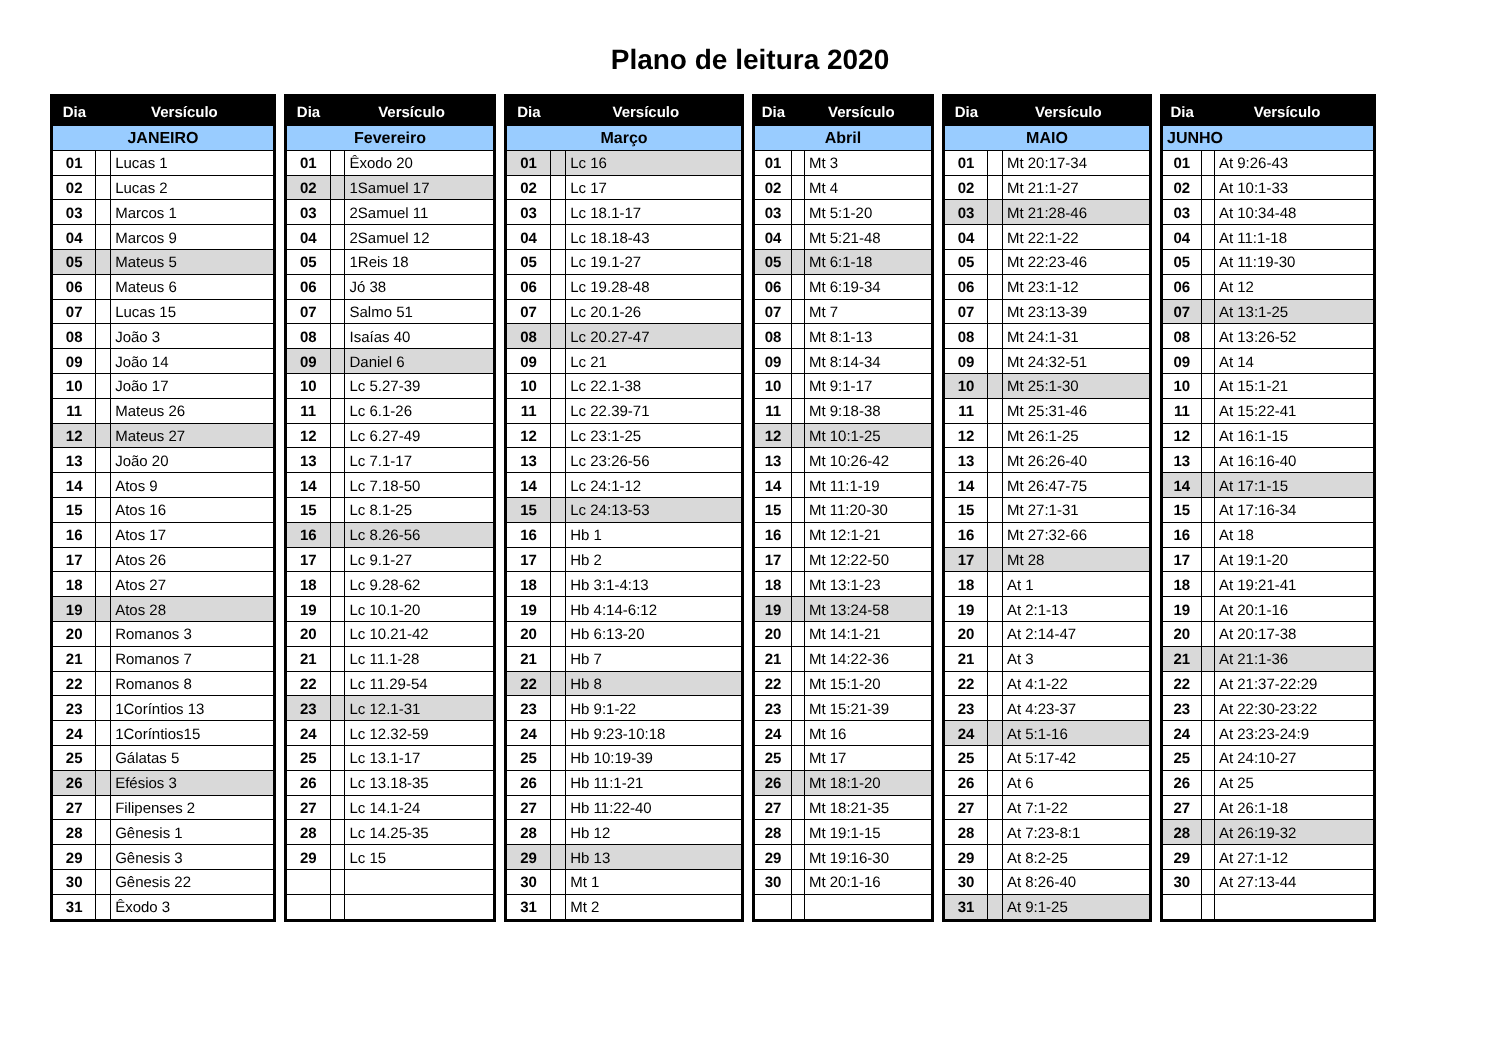Plano de leitura 2020
| Dia | Versículo | |
| --- | --- | --- |
| JANEIRO | | |
| 01 | | Lucas 1 |
| 02 | | Lucas 2 |
| 03 | | Marcos 1 |
| 04 | | Marcos 9 |
| 05 | | Mateus 5 |
| 06 | | Mateus 6 |
| 07 | | Lucas 15 |
| 08 | | João 3 |
| 09 | | João 14 |
| 10 | | João 17 |
| 11 | | Mateus 26 |
| 12 | | Mateus 27 |
| 13 | | João 20 |
| 14 | | Atos 9 |
| 15 | | Atos 16 |
| 16 | | Atos 17 |
| 17 | | Atos 26 |
| 18 | | Atos 27 |
| 19 | | Atos 28 |
| 20 | | Romanos 3 |
| 21 | | Romanos 7 |
| 22 | | Romanos 8 |
| 23 | | 1Coríntios 13 |
| 24 | | 1Coríntios15 |
| 25 | | Gálatas 5 |
| 26 | | Efésios 3 |
| 27 | | Filipenses 2 |
| 28 | | Gênesis 1 |
| 29 | | Gênesis 3 |
| 30 | | Gênesis 22 |
| 31 | | Êxodo 3 |
| Dia | Versículo | |
| --- | --- | --- |
| Fevereiro | | |
| 01 | | Êxodo 20 |
| 02 | | 1Samuel 17 |
| 03 | | 2Samuel 11 |
| 04 | | 2Samuel 12 |
| 05 | | 1Reis 18 |
| 06 | | Jó 38 |
| 07 | | Salmo 51 |
| 08 | | Isaías 40 |
| 09 | | Daniel 6 |
| 10 | | Lc 5.27-39 |
| 11 | | Lc 6.1-26 |
| 12 | | Lc 6.27-49 |
| 13 | | Lc 7.1-17 |
| 14 | | Lc 7.18-50 |
| 15 | | Lc 8.1-25 |
| 16 | | Lc 8.26-56 |
| 17 | | Lc 9.1-27 |
| 18 | | Lc 9.28-62 |
| 19 | | Lc 10.1-20 |
| 20 | | Lc 10.21-42 |
| 21 | | Lc 11.1-28 |
| 22 | | Lc 11.29-54 |
| 23 | | Lc 12.1-31 |
| 24 | | Lc 12.32-59 |
| 25 | | Lc 13.1-17 |
| 26 | | Lc 13.18-35 |
| 27 | | Lc 14.1-24 |
| 28 | | Lc 14.25-35 |
| 29 | | Lc 15 |
| Dia | Versículo | |
| --- | --- | --- |
| Março | | |
| 01 | | Lc 16 |
| 02 | | Lc 17 |
| 03 | | Lc 18.1-17 |
| 04 | | Lc 18.18-43 |
| 05 | | Lc 19.1-27 |
| 06 | | Lc 19.28-48 |
| 07 | | Lc 20.1-26 |
| 08 | | Lc 20.27-47 |
| 09 | | Lc 21 |
| 10 | | Lc 22.1-38 |
| 11 | | Lc 22.39-71 |
| 12 | | Lc 23:1-25 |
| 13 | | Lc 23:26-56 |
| 14 | | Lc 24:1-12 |
| 15 | | Lc 24:13-53 |
| 16 | | Hb 1 |
| 17 | | Hb 2 |
| 18 | | Hb 3:1-4:13 |
| 19 | | Hb 4:14-6:12 |
| 20 | | Hb 6:13-20 |
| 21 | | Hb 7 |
| 22 | | Hb 8 |
| 23 | | Hb 9:1-22 |
| 24 | | Hb 9:23-10:18 |
| 25 | | Hb 10:19-39 |
| 26 | | Hb 11:1-21 |
| 27 | | Hb 11:22-40 |
| 28 | | Hb 12 |
| 29 | | Hb 13 |
| 30 | | Mt 1 |
| 31 | | Mt 2 |
| Dia | Versículo | |
| --- | --- | --- |
| Abril | | |
| 01 | | Mt 3 |
| 02 | | Mt 4 |
| 03 | | Mt 5:1-20 |
| 04 | | Mt 5:21-48 |
| 05 | | Mt 6:1-18 |
| 06 | | Mt 6:19-34 |
| 07 | | Mt 7 |
| 08 | | Mt 8:1-13 |
| 09 | | Mt 8:14-34 |
| 10 | | Mt 9:1-17 |
| 11 | | Mt 9:18-38 |
| 12 | | Mt 10:1-25 |
| 13 | | Mt 10:26-42 |
| 14 | | Mt 11:1-19 |
| 15 | | Mt 11:20-30 |
| 16 | | Mt 12:1-21 |
| 17 | | Mt 12:22-50 |
| 18 | | Mt 13:1-23 |
| 19 | | Mt 13:24-58 |
| 20 | | Mt 14:1-21 |
| 21 | | Mt 14:22-36 |
| 22 | | Mt 15:1-20 |
| 23 | | Mt 15:21-39 |
| 24 | | Mt 16 |
| 25 | | Mt 17 |
| 26 | | Mt 18:1-20 |
| 27 | | Mt 18:21-35 |
| 28 | | Mt 19:1-15 |
| 29 | | Mt 19:16-30 |
| 30 | | Mt 20:1-16 |
| Dia | Versículo | |
| --- | --- | --- |
| MAIO | | |
| 01 | | Mt 20:17-34 |
| 02 | | Mt 21:1-27 |
| 03 | | Mt 21:28-46 |
| 04 | | Mt 22:1-22 |
| 05 | | Mt 22:23-46 |
| 06 | | Mt 23:1-12 |
| 07 | | Mt 23:13-39 |
| 08 | | Mt 24:1-31 |
| 09 | | Mt 24:32-51 |
| 10 | | Mt 25:1-30 |
| 11 | | Mt 25:31-46 |
| 12 | | Mt 26:1-25 |
| 13 | | Mt 26:26-40 |
| 14 | | Mt 26:47-75 |
| 15 | | Mt 27:1-31 |
| 16 | | Mt 27:32-66 |
| 17 | | Mt 28 |
| 18 | | At 1 |
| 19 | | At 2:1-13 |
| 20 | | At 2:14-47 |
| 21 | | At 3 |
| 22 | | At 4:1-22 |
| 23 | | At 4:23-37 |
| 24 | | At 5:1-16 |
| 25 | | At 5:17-42 |
| 26 | | At 6 |
| 27 | | At 7:1-22 |
| 28 | | At 7:23-8:1 |
| 29 | | At 8:2-25 |
| 30 | | At 8:26-40 |
| 31 | | At 9:1-25 |
| Dia | Versículo | |
| --- | --- | --- |
| JUNHO | | |
| 01 | | At 9:26-43 |
| 02 | | At 10:1-33 |
| 03 | | At 10:34-48 |
| 04 | | At 11:1-18 |
| 05 | | At 11:19-30 |
| 06 | | At 12 |
| 07 | | At 13:1-25 |
| 08 | | At 13:26-52 |
| 09 | | At 14 |
| 10 | | At 15:1-21 |
| 11 | | At 15:22-41 |
| 12 | | At 16:1-15 |
| 13 | | At 16:16-40 |
| 14 | | At 17:1-15 |
| 15 | | At 17:16-34 |
| 16 | | At 18 |
| 17 | | At 19:1-20 |
| 18 | | At 19:21-41 |
| 19 | | At 20:1-16 |
| 20 | | At 20:17-38 |
| 21 | | At 21:1-36 |
| 22 | | At 21:37-22:29 |
| 23 | | At 22:30-23:22 |
| 24 | | At 23:23-24:9 |
| 25 | | At 24:10-27 |
| 26 | | At 25 |
| 27 | | At 26:1-18 |
| 28 | | At 26:19-32 |
| 29 | | At 27:1-12 |
| 30 | | At 27:13-44 |